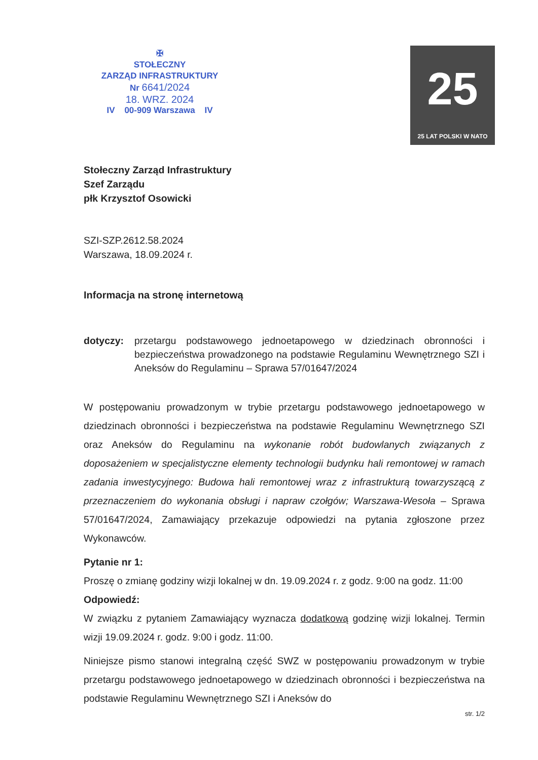✠
STOŁECZNY
ZARZĄD INFRASTRUKTURY
Nr 6641/2024
18. WRZ. 2024
IV 00-909 Warszawa IV
25
25 LAT POLSKI W NATO
Stołeczny Zarząd Infrastruktury
Szef Zarządu
płk Krzysztof Osowicki
SZI-SZP.2612.58.2024
Warszawa, 18.09.2024 r.
Informacja na stronę internetową
dotyczy: przetargu podstawowego jednoetapowego w dziedzinach obronności i bezpieczeństwa prowadzonego na podstawie Regulaminu Wewnętrznego SZI i Aneksów do Regulaminu – Sprawa 57/01647/2024
W postępowaniu prowadzonym w trybie przetargu podstawowego jednoetapowego w dziedzinach obronności i bezpieczeństwa na podstawie Regulaminu Wewnętrznego SZI oraz Aneksów do Regulaminu na wykonanie robót budowlanych związanych z doposażeniem w specjalistyczne elementy technologii budynku hali remontowej w ramach zadania inwestycyjnego: Budowa hali remontowej wraz z infrastrukturą towarzyszącą z przeznaczeniem do wykonania obsługi i napraw czołgów; Warszawa-Wesoła – Sprawa 57/01647/2024, Zamawiający przekazuje odpowiedzi na pytania zgłoszone przez Wykonawców.
Pytanie nr 1:
Proszę o zmianę godziny wizji lokalnej w dn. 19.09.2024 r. z godz. 9:00 na godz. 11:00
Odpowiedź:
W związku z pytaniem Zamawiający wyznacza dodatkową godzinę wizji lokalnej. Termin wizji 19.09.2024 r. godz. 9:00 i godz. 11:00.
Niniejsze pismo stanowi integralną część SWZ w postępowaniu prowadzonym w trybie przetargu podstawowego jednoetapowego w dziedzinach obronności i bezpieczeństwa na podstawie Regulaminu Wewnętrznego SZI i Aneksów do
str. 1/2